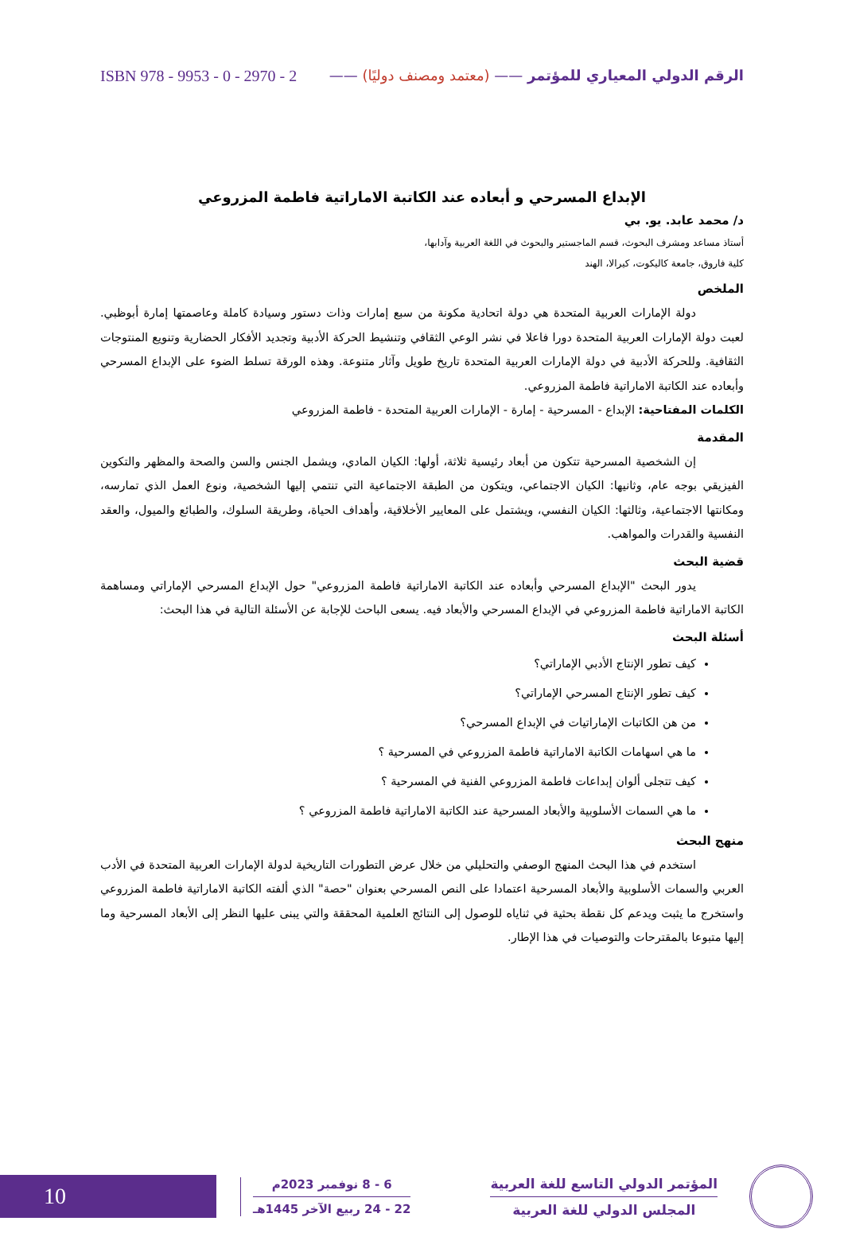الرقم الدولي المعياري للمؤتمر —— (معتمد ومصنف دوليًا) —— ISBN 978 - 9953 - 0 - 2970 - 2
الإبداع المسرحي و أبعاده عند الكاتبة الاماراتية فاطمة المزروعي
د/ محمد عابد. يو. بي
أستاذ مساعد ومشرف البحوث، قسم الماجستير والبحوث في اللغة العربية وآدابها،
كلية فاروق، جامعة كاليكوت، كيرالا، الهند
الملخص
دولة الإمارات العربية المتحدة هي دولة اتحادية مكونة من سبع إمارات وذات دستور وسيادة كاملة وعاصمتها إمارة أبوظبي. لعبت دولة الإمارات العربية المتحدة دورا فاعلا في نشر الوعي الثقافي وتنشيط الحركة الأدبية وتجديد الأفكار الحضارية وتنويع المنتوجات الثقافية. وللحركة الأدبية في دولة الإمارات العربية المتحدة تاريخ طويل وآثار متنوعة. وهذه الورقة تسلط الضوء على الإبداع المسرحي وأبعاده عند الكاتبة الاماراتية فاطمة المزروعي.
الكلمات المفتاحية: الإبداع - المسرحية - إمارة - الإمارات العربية المتحدة - فاطمة المزروعي
المقدمة
إن الشخصية المسرحية تتكون من أبعاد رئيسية ثلاثة، أولها: الكيان المادي، ويشمل الجنس والسن والصحة والمظهر والتكوين الفيزيقي بوجه عام، وثانيها: الكيان الاجتماعي، ويتكون من الطبقة الاجتماعية التي تنتمي إليها الشخصية، ونوع العمل الذي تمارسه، ومكانتها الاجتماعية، وثالثها: الكيان النفسي، ويشتمل على المعايير الأخلاقية، وأهداف الحياة، وطريقة السلوك، والطبائع والميول، والعقد النفسية والقدرات والمواهب.
قضية البحث
يدور البحث "الإبداع المسرحي وأبعاده عند الكاتبة الاماراتية فاطمة المزروعي" حول الإبداع المسرحي الإماراتي ومساهمة الكاتبة الاماراتية فاطمة المزروعي في الإبداع المسرحي والأبعاد فيه. يسعى الباحث للإجابة عن الأسئلة التالية في هذا البحث:
أسئلة البحث
كيف تطور الإنتاج الأدبي الإماراتي؟
كيف تطور الإنتاج المسرحي الإماراتي؟
من هن الكاتبات الإماراتيات في الإبداع المسرحي؟
ما هي اسهامات الكاتبة الاماراتية فاطمة المزروعي في المسرحية ؟
كيف تتجلى ألوان إبداعات فاطمة المزروعي الفنية في المسرحية ؟
ما هي السمات الأسلوبية والأبعاد المسرحية عند الكاتبة الاماراتية فاطمة المزروعي ؟
منهج البحث
استخدم في هذا البحث المنهج الوصفي والتحليلي من خلال عرض التطورات التاريخية لدولة الإمارات العربية المتحدة في الأدب العربي والسمات الأسلوبية والأبعاد المسرحية اعتمادا على النص المسرحي بعنوان "حصة" الذي ألفته الكاتبة الاماراتية فاطمة المزروعي واستخرج ما يثبت ويدعم كل نقطة بحثية في ثناياه للوصول إلى النتائج العلمية المحققة والتي يبنى عليها النظر إلى الأبعاد المسرحية وما إليها متبوعا بالمقترحات والتوصيات في هذا الإطار.
10
6 - 8 نوفمبر 2023م
22 - 24 ربيع الآخر 1445هـ
المؤتمر الدولي التاسع للغة العربية
المجلس الدولي للغة العربية